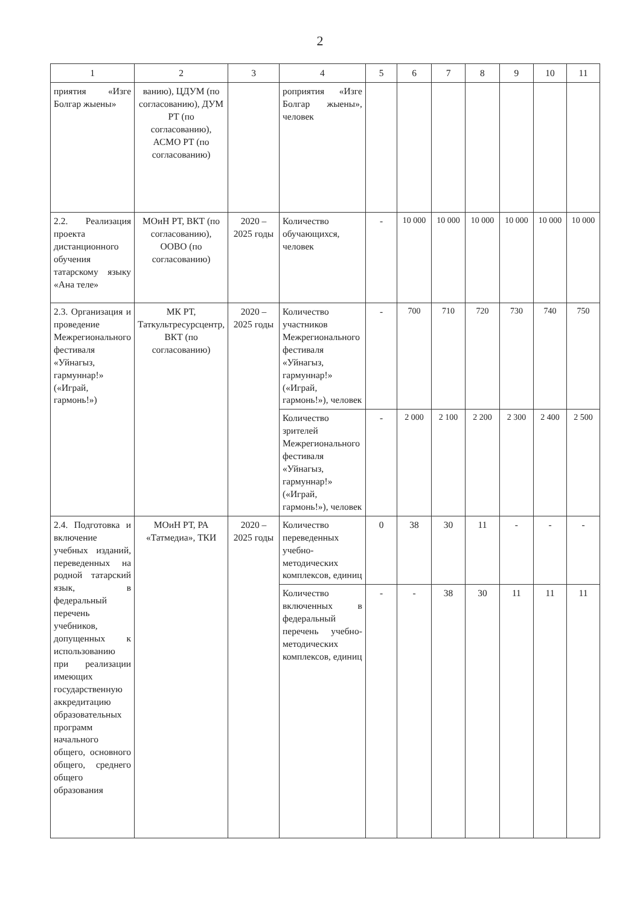2
| 1 | 2 | 3 | 4 | 5 | 6 | 7 | 8 | 9 | 10 | 11 |
| --- | --- | --- | --- | --- | --- | --- | --- | --- | --- | --- |
| приятия «Изге Болгар жыены» | ванию), ЦДУМ (по согласованию), ДУМ РТ (по согласованию), АСМО РТ (по согласованию) | | роприятия «Изге Болгар жыены», человек | | | | | | | |
| 2.2. Реализация проекта дистанционного обучения татарскому языку «Ана теле» | МОиН РТ, ВКТ (по согласованию), ООВО (по согласованию) | 2020 – 2025 годы | Количество обучающихся, человек | - | 10 000 | 10 000 | 10 000 | 10 000 | 10 000 | 10 000 |
| 2.3. Организация и проведение Межрегионального фестиваля «Уйнагыз, гармуннар!» («Играй, гармонь!») | МК РТ, Таткультресурсцентр, ВКТ (по согласованию) | 2020 – 2025 годы | Количество участников Межрегионального фестиваля «Уйнагыз, гармуннар!» («Играй, гармонь!»), человек | - | 700 | 710 | 720 | 730 | 740 | 750 |
| | | | Количество зрителей Межрегионального фестиваля «Уйнагыз, гармуннар!» («Играй, гармонь!»), человек | - | 2 000 | 2 100 | 2 200 | 2 300 | 2 400 | 2 500 |
| 2.4. Подготовка и включение учебных изданий, переведенных на родной татарский язык, в федеральный перечень учебников, допущенных к использованию при реализации имеющих государственную аккредитацию образовательных программ начального общего, основного общего, среднего общего образования | МОиН РТ, РА «Татмедиа», ТКИ | 2020 – 2025 годы | Количество переведенных учебно-методических комплексов, единиц | 0 | 38 | 30 | 11 | - | - | - |
| | | | Количество включенных в федеральный перечень учебно-методических комплексов, единиц | - | - | 38 | 30 | 11 | 11 | 11 |